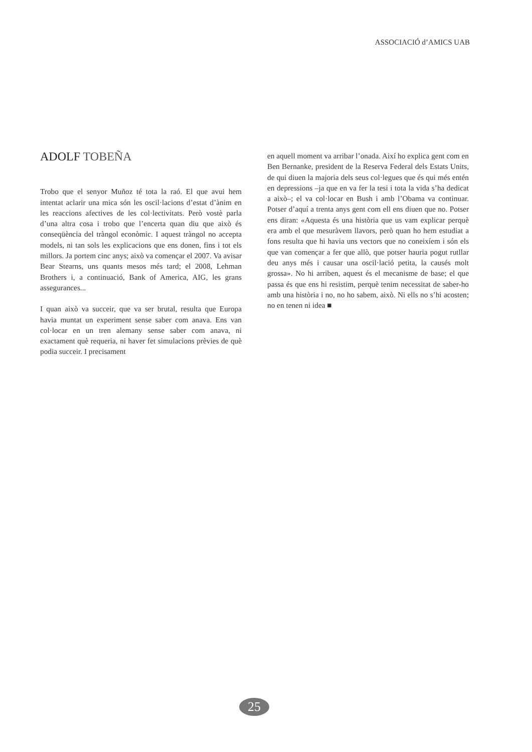ASSOCIACIÓ d’AMICS UAB
ADOLF TOBEÑA
Trobo que el senyor Muñoz té tota la raó. El que avui hem intentat aclarir una mica són les oscil·lacions d’estat d’ànim en les reaccions afectives de les col·lectivitats. Però vostè parla d’una altra cosa i trobo que l’encerta quan diu que això és conseqüència del tràngol econòmic. I aquest tràngol no accepta models, ni tan sols les explicacions que ens donen, fins i tot els millors. Ja portem cinc anys; això va començar el 2007. Va avisar Bear Stearns, uns quants mesos més tard; el 2008, Lehman Brothers i, a continuació, Bank of America, AIG, les grans assegurances...
I quan això va succeir, que va ser brutal, resulta que Europa havia muntat un experiment sense saber com anava. Ens van col·locar en un tren alemany sense saber com anava, ni exactament què requeria, ni haver fet simulacions prèvies de què podia succeir. I precisament
en aquell moment va arribar l’onada. Així ho explica gent com en Ben Bernanke, president de la Reserva Federal dels Estats Units, de qui diuen la majoria dels seus col·legues que és qui més entén en depressions –ja que en va fer la tesi i tota la vida s’ha dedicat a això–; el va col·locar en Bush i amb l’Obama va continuar. Potser d’aquí a trenta anys gent com ell ens diuen que no. Potser ens diran: «Aquesta és una història que us vam explicar perquè era amb el que mesuràvem llavors, però quan ho hem estudiat a fons resulta que hi havia uns vectors que no coneixíem i són els que van començar a fer que allò, que potser hauria pogut rutllar deu anys més i causar una oscil·lació petita, la causés molt grossa». No hi arriben, aquest és el mecanisme de base; el que passa és que ens hi resistim, perquè tenim necessitat de saber-ho amb una història i no, no ho sabem, això. Ni ells no s’hi acosten; no en tenen ni idea ■
25